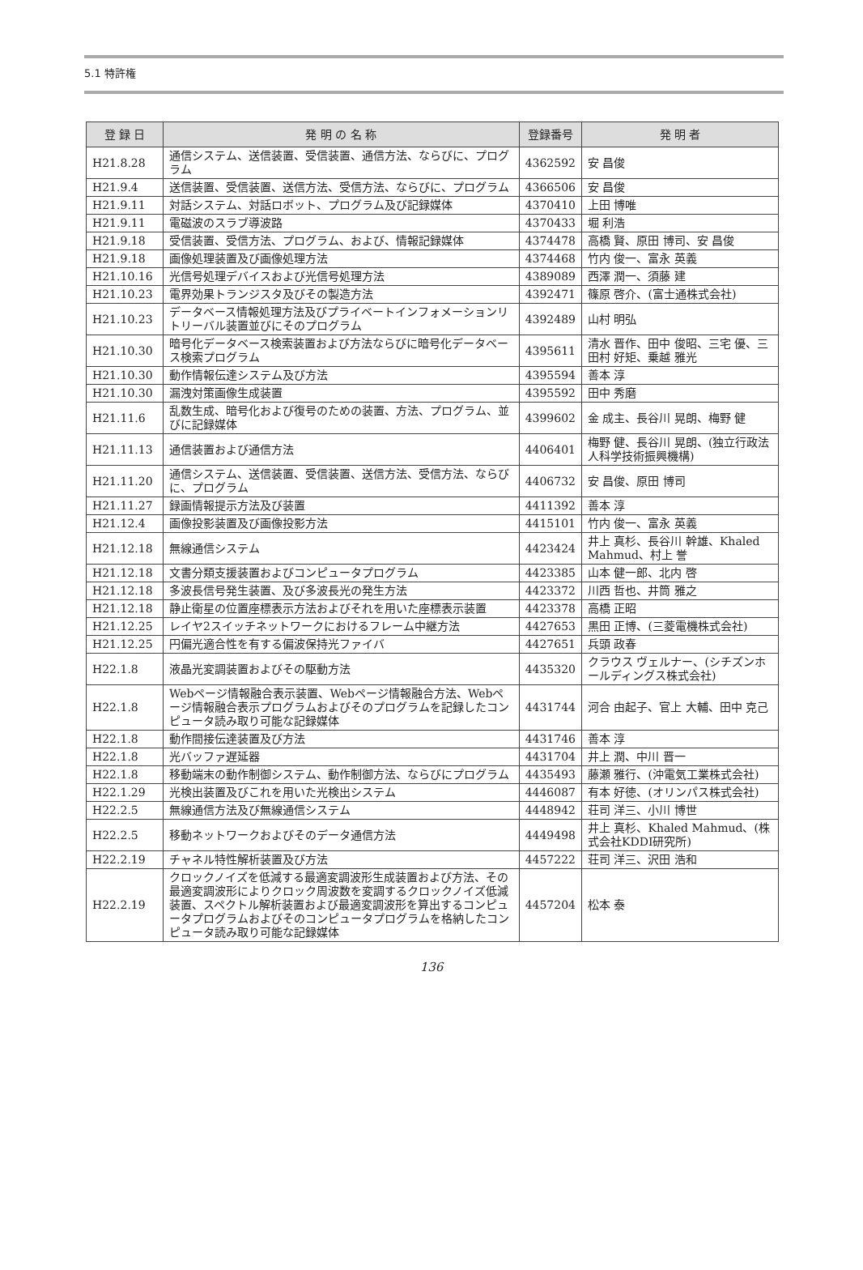5.1 特許権
| 登 録 日 | 発 明 の 名 称 | 登録番号 | 発 明 者 |
| --- | --- | --- | --- |
| H21.8.28 | 通信システム、送信装置、受信装置、通信方法、ならびに、プログラム | 4362592 | 安 昌俊 |
| H21.9.4 | 送信装置、受信装置、送信方法、受信方法、ならびに、プログラム | 4366506 | 安 昌俊 |
| H21.9.11 | 対話システム、対話ロボット、プログラム及び記録媒体 | 4370410 | 上田 博唯 |
| H21.9.11 | 電磁波のスラブ導波路 | 4370433 | 堀 利浩 |
| H21.9.18 | 受信装置、受信方法、プログラム、および、情報記録媒体 | 4374478 | 高橋 賢、原田 博司、安 昌俊 |
| H21.9.18 | 画像処理装置及び画像処理方法 | 4374468 | 竹内 俊一、富永 英義 |
| H21.10.16 | 光信号処理デバイスおよび光信号処理方法 | 4389089 | 西澤 潤一、須藤 建 |
| H21.10.23 | 電界効果トランジスタ及びその製造方法 | 4392471 | 篠原 啓介、(富士通株式会社) |
| H21.10.23 | データベース情報処理方法及びプライベートインフォメーションリトリーバル装置並びにそのプログラム | 4392489 | 山村 明弘 |
| H21.10.30 | 暗号化データベース検索装置および方法ならびに暗号化データベース検索プログラム | 4395611 | 清水 晋作、田中 俊昭、三宅 優、三田村 好矩、乗越 雅光 |
| H21.10.30 | 動作情報伝達システム及び方法 | 4395594 | 善本 淳 |
| H21.10.30 | 漏洩対策画像生成装置 | 4395592 | 田中 秀磨 |
| H21.11.6 | 乱数生成、暗号化および復号のための装置、方法、プログラム、並びに記録媒体 | 4399602 | 金 成主、長谷川 晃朗、梅野 健 |
| H21.11.13 | 通信装置および通信方法 | 4406401 | 梅野 健、長谷川 晃朗、(独立行政法人科学技術振興機構) |
| H21.11.20 | 通信システム、送信装置、受信装置、送信方法、受信方法、ならびに、プログラム | 4406732 | 安 昌俊、原田 博司 |
| H21.11.27 | 録画情報提示方法及び装置 | 4411392 | 善本 淳 |
| H21.12.4 | 画像投影装置及び画像投影方法 | 4415101 | 竹内 俊一、富永 英義 |
| H21.12.18 | 無線通信システム | 4423424 | 井上 真杉、長谷川 幹雄、Khaled Mahmud、村上 誉 |
| H21.12.18 | 文書分類支援装置およびコンピュータプログラム | 4423385 | 山本 健一郎、北内 啓 |
| H21.12.18 | 多波長信号発生装置、及び多波長光の発生方法 | 4423372 | 川西 哲也、井筒 雅之 |
| H21.12.18 | 静止衛星の位置座標表示方法およびそれを用いた座標表示装置 | 4423378 | 高橋 正昭 |
| H21.12.25 | レイヤ2スイッチネットワークにおけるフレーム中継方法 | 4427653 | 黒田 正博、(三菱電機株式会社) |
| H21.12.25 | 円偏光適合性を有する偏波保持光ファイバ | 4427651 | 兵頭 政春 |
| H22.1.8 | 液晶光変調装置およびその駆動方法 | 4435320 | クラウス ヴェルナー、(シチズンホールディングス株式会社) |
| H22.1.8 | Webページ情報融合表示装置、Webページ情報融合方法、Webページ情報融合表示プログラムおよびそのプログラムを記録したコンピュータ読み取り可能な記録媒体 | 4431744 | 河合 由起子、官上 大輔、田中 克己 |
| H22.1.8 | 動作間接伝達装置及び方法 | 4431746 | 善本 淳 |
| H22.1.8 | 光バッファ遅延器 | 4431704 | 井上 潤、中川 晋一 |
| H22.1.8 | 移動端末の動作制御システム、動作制御方法、ならびにプログラム | 4435493 | 藤瀬 雅行、(沖電気工業株式会社) |
| H22.1.29 | 光検出装置及びこれを用いた光検出システム | 4446087 | 有本 好徳、(オリンパス株式会社) |
| H22.2.5 | 無線通信方法及び無線通信システム | 4448942 | 荘司 洋三、小川 博世 |
| H22.2.5 | 移動ネットワークおよびそのデータ通信方法 | 4449498 | 井上 真杉、Khaled Mahmud、(株式会社KDDI研究所) |
| H22.2.19 | チャネル特性解析装置及び方法 | 4457222 | 荘司 洋三、沢田 浩和 |
| H22.2.19 | クロックノイズを低減する最適変調波形生成装置および方法、その最適変調波形によりクロック周波数を変調するクロックノイズ低減装置、スペクトル解析装置および最適変調波形を算出するコンピュータプログラムおよびそのコンピュータプログラムを格納したコンピュータ読み取り可能な記録媒体 | 4457204 | 松本 泰 |
136